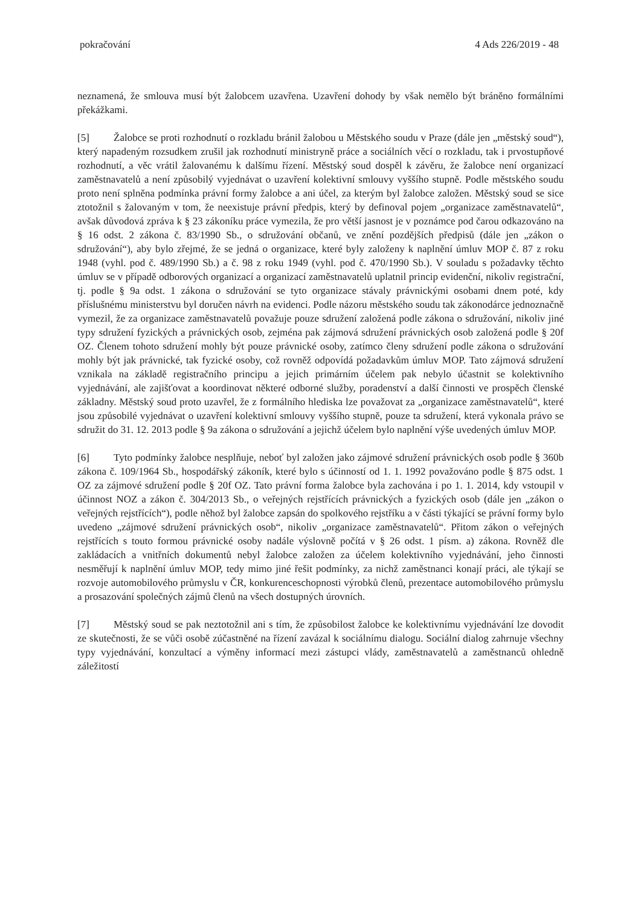pokračování 4 Ads 226/2019 - 48
neznamená, že smlouva musí být žalobcem uzavřena. Uzavření dohody by však nemělo být bráněno formálními překážkami.
[5] Žalobce se proti rozhodnutí o rozkladu bránil žalobou u Městského soudu v Praze (dále jen „městský soud“), který napadeným rozsudkem zrušil jak rozhodnutí ministryně práce a sociálních věcí o rozkladu, tak i prvostupňové rozhodnutí, a věc vrátil žalovanému k dalšímu řízení. Městský soud dospěl k závěru, že žalobce není organizací zaměstnavatelů a není způsobilý vyjednávat o uzavření kolektivní smlouvy vyššího stupně. Podle městského soudu proto není splněna podmínka právní formy žalobce a ani účel, za kterým byl žalobce založen. Městský soud se sice ztotožnil s žalovaným v tom, že neexistuje právní předpis, který by definoval pojem „organizace zaměstnavatelů“, avšak důvodová zpráva k § 23 zákoníku práce vymezila, že pro větší jasnost je v poznámce pod čarou odkazováno na § 16 odst. 2 zákona č. 83/1990 Sb., o sdružování občanů, ve znění pozdějších předpisů (dále jen „zákon o sdružování“), aby bylo zřejmé, že se jedná o organizace, které byly založeny k naplnění úmluv MOP č. 87 z roku 1948 (vyhl. pod č. 489/1990 Sb.) a č. 98 z roku 1949 (vyhl. pod č. 470/1990 Sb.). V souladu s požadavky těchto úmluv se v případě odborových organizací a organizací zaměstnavatelů uplatnil princip evidenční, nikoliv registrační, tj. podle § 9a odst. 1 zákona o sdružování se tyto organizace stávaly právnickými osobami dnem poté, kdy příslušnému ministerstvu byl doručen návrh na evidenci. Podle názoru městského soudu tak zákonodárce jednoznačně vymezil, že za organizace zaměstnavatelů považuje pouze sdružení založená podle zákona o sdružování, nikoliv jiné typy sdružení fyzických a právnických osob, zejména pak zájmová sdružení právnických osob založená podle § 20f OZ. Členem tohoto sdružení mohly být pouze právnické osoby, zatímco členy sdružení podle zákona o sdružování mohly být jak právnické, tak fyzické osoby, což rovněž odpovídá požadavkům úmluv MOP. Tato zájmová sdružení vznikala na základě registračního principu a jejich primárním účelem pak nebylo účastnit se kolektivního vyjednávání, ale zajišťovat a koordinovat některé odborné služby, poradenství a další činnosti ve prospěch členské základny. Městský soud proto uzavřel, že z formálního hlediska lze považovat za „organizace zaměstnavatelů“, které jsou způsobilé vyjednávat o uzavření kolektivní smlouvy vyššího stupně, pouze ta sdružení, která vykonala právo se sdružit do 31. 12. 2013 podle § 9a zákona o sdružování a jejichž účelem bylo naplnění výše uvedených úmluv MOP.
[6] Tyto podmínky žalobce nesplňuje, neboť byl založen jako zájmové sdružení právnických osob podle § 360b zákona č. 109/1964 Sb., hospodářský zákoník, které bylo s účinností od 1. 1. 1992 považováno podle § 875 odst. 1 OZ za zájmové sdružení podle § 20f OZ. Tato právní forma žalobce byla zachována i po 1. 1. 2014, kdy vstoupil v účinnost NOZ a zákon č. 304/2013 Sb., o veřejných rejstřících právnických a fyzických osob (dále jen „zákon o veřejných rejstřících“), podle něhož byl žalobce zapsán do spolkového rejstříku a v části týkající se právní formy bylo uvedeno „zájmové sdružení právnických osob“, nikoliv „organizace zaměstnavatelů“. Přitom zákon o veřejných rejstřících s touto formou právnické osoby nadále výslovně počítá v § 26 odst. 1 písm. a) zákona. Rovněž dle zakládacích a vnitřních dokumentů nebyl žalobce založen za účelem kolektivního vyjednávání, jeho činnosti nesměřují k naplnění úmluv MOP, tedy mimo jiné řešit podmínky, za nichž zaměstnanci konají práci, ale týkají se rozvoje automobilového průmyslu v ČR, konkurenceschopnosti výrobků členů, prezentace automobilového průmyslu a prosazování společných zájmů členů na všech dostupných úrovních.
[7] Městský soud se pak neztotožnil ani s tím, že způsobilost žalobce ke kolektivnímu vyjednávání lze dovodit ze skutečnosti, že se vůči osobě zúčastněné na řízení zavázal k sociálnímu dialogu. Sociální dialog zahrnuje všechny typy vyjednávání, konzultací a výměny informací mezi zástupci vlády, zaměstnavatelů a zaměstnanců ohledně záležitostí